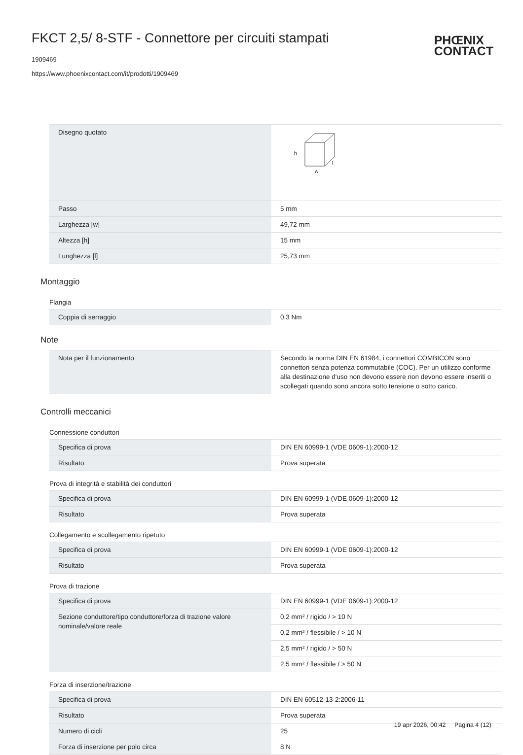FKCT 2,5/ 8-STF - Connettore per circuiti stampati
1909469
https://www.phoenixcontact.com/it/prodotti/1909469
PHŒNIX
CONTACT
| Disegno quotato | h w l |
| Passo | 5 mm |
| Larghezza [w] | 49,72 mm |
| Altezza [h] | 15 mm |
| Lunghezza [l] | 25,73 mm |
Montaggio
Flangia
| Coppia di serraggio | 0,3 Nm |
Note
| Nota per il funzionamento | Secondo la norma DIN EN 61984, i connettori COMBICON sono connettori senza potenza commutabile (COC). Per un utilizzo conforme alla destinazione d'uso non devono essere non devono essere inseriti o scollegati quando sono ancora sotto tensione o sotto carico. |
Controlli meccanici
Connessione conduttori
| Specifica di prova | DIN EN 60999-1 (VDE 0609-1):2000-12 |
| Risultato | Prova superata |
Prova di integrità e stabilità dei conduttori
| Specifica di prova | DIN EN 60999-1 (VDE 0609-1):2000-12 |
| Risultato | Prova superata |
Collegamento e scollegamento ripetuto
| Specifica di prova | DIN EN 60999-1 (VDE 0609-1):2000-12 |
| Risultato | Prova superata |
Prova di trazione
| Specifica di prova | DIN EN 60999-1 (VDE 0609-1):2000-12 |
| Sezione conduttore/tipo conduttore/forza di trazione valore nominale/valore reale | 0,2 mm² / rigido / > 10 N |
| | 0,2 mm² / flessibile / > 10 N |
| | 2,5 mm² / rigido / > 50 N |
| | 2,5 mm² / flessibile / > 50 N |
Forza di inserzione/trazione
| Specifica di prova | DIN EN 60512-13-2:2006-11 |
| Risultato | Prova superata |
| Numero di cicli | 25 |
| Forza di inserzione per polo circa | 8 N |
19 apr 2026, 00:42 Pagina 4 (12)